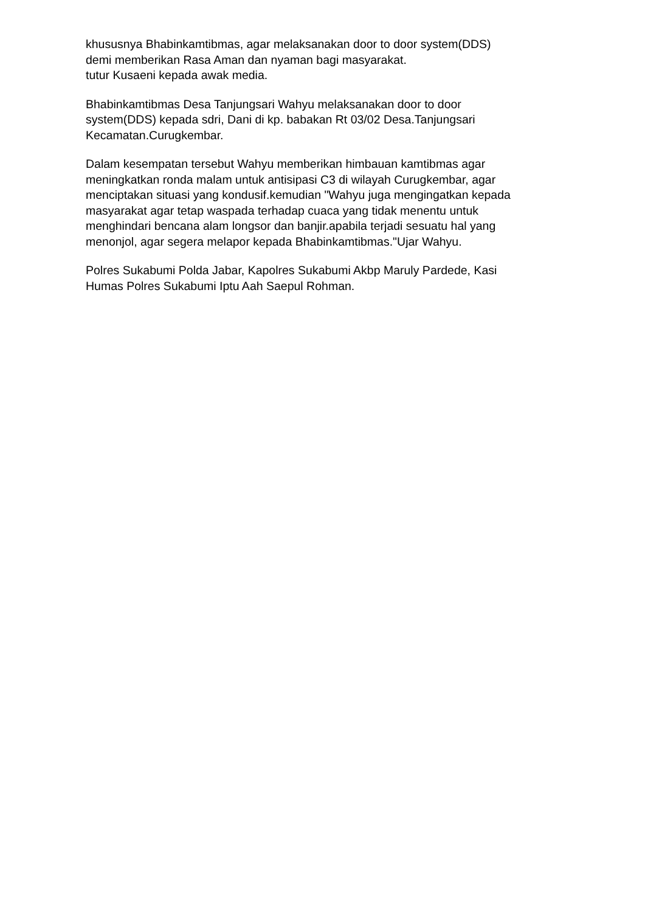khususnya Bhabinkamtibmas, agar melaksanakan door to door system(DDS)
demi memberikan Rasa Aman dan nyaman bagi masyarakat.
tutur Kusaeni kepada awak media.
Bhabinkamtibmas Desa Tanjungsari Wahyu melaksanakan door to door
system(DDS) kepada sdri, Dani di kp. babakan Rt 03/02 Desa.Tanjungsari
Kecamatan.Curugkembar.
Dalam kesempatan tersebut Wahyu memberikan himbauan kamtibmas agar
meningkatkan ronda malam untuk antisipasi C3 di wilayah Curugkembar, agar
menciptakan situasi yang kondusif.kemudian "Wahyu juga mengingatkan kepada
masyarakat agar tetap waspada terhadap cuaca yang tidak menentu untuk
menghindari bencana alam longsor dan banjir.apabila terjadi sesuatu hal yang
menonjol, agar segera melapor kepada Bhabinkamtibmas."Ujar Wahyu.
Polres Sukabumi Polda Jabar, Kapolres Sukabumi Akbp Maruly Pardede, Kasi
Humas Polres Sukabumi Iptu Aah Saepul Rohman.